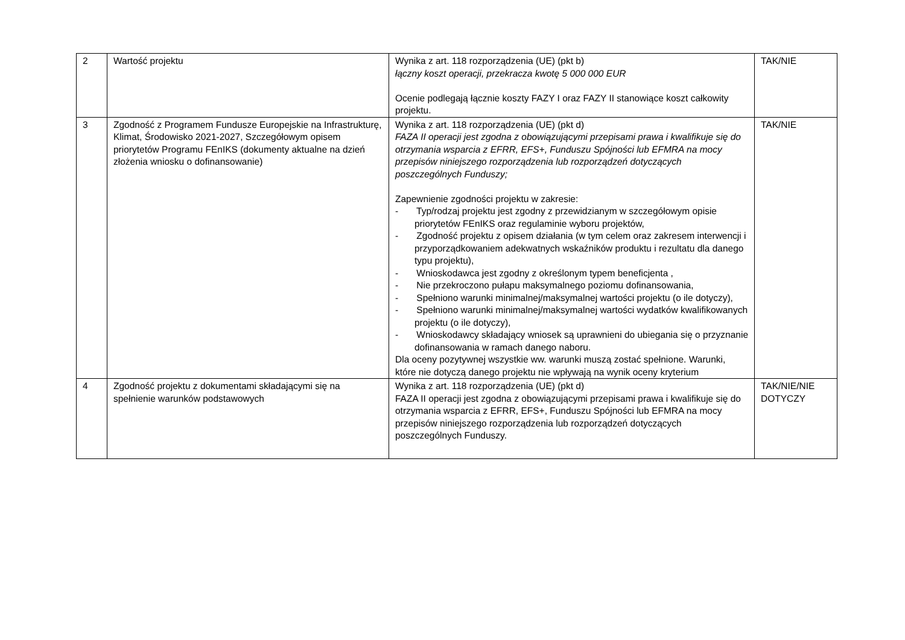| 2 | Wartość projektu | Wynika z art. 118 rozporządzenia (UE) (pkt b) łączny koszt operacji, przekracza kwotę 5 000 000 EUR Ocenie podlegają łącznie koszty FAZY I oraz FAZY II stanowiące koszt całkowity projektu. | TAK/NIE |
| 3 | Zgodność z Programem Fundusze Europejskie na Infrastrukturę, Klimat, Środowisko 2021-2027, Szczegółowym opisem priorytetów Programu FEnIKS (dokumenty aktualne na dzień złożenia wniosku o dofinansowanie) | Wynika z art. 118 rozporządzenia (UE) (pkt d) FAZA II operacji jest zgodna z obowiązującymi przepisami prawa i kwalifikuje się do otrzymania wsparcia z EFRR, EFS+, Funduszu Spójności lub EFMRA na mocy przepisów niniejszego rozporządzenia lub rozporządzeń dotyczących poszczególnych Funduszy; Zapewnienie zgodności projektu w zakresie: - Typ/rodzaj projektu jest zgodny z przewidzianym w szczegółowym opisie priorytetów FEnIKS oraz regulaminie wyboru projektów, - Zgodność projektu z opisem działania (w tym celem oraz zakresem interwencji i przyporządkowaniem adekwatnych wskaźników produktu i rezultatu dla danego typu projektu), - Wnioskodawca jest zgodny z określonym typem beneficjenta , - Nie przekroczono pułapu maksymalnego poziomu dofinansowania, - Spełniono warunki minimalnej/maksymalnej wartości projektu (o ile dotyczy), - Spełniono warunki minimalnej/maksymalnej wartości wydatków kwalifikowanych projektu (o ile dotyczy), - Wnioskodawcy składający wniosek są uprawnieni do ubiegania się o przyznanie dofinansowania w ramach danego naboru. Dla oceny pozytywnej wszystkie ww. warunki muszą zostać spełnione. Warunki, które nie dotyczą danego projektu nie wpływają na wynik oceny kryterium | TAK/NIE |
| 4 | Zgodność projektu z dokumentami składającymi się na spełnienie warunków podstawowych | Wynika z art. 118 rozporządzenia (UE) (pkt d) FAZA II operacji jest zgodna z obowiązującymi przepisami prawa i kwalifikuje się do otrzymania wsparcia z EFRR, EFS+, Funduszu Spójności lub EFMRA na mocy przepisów niniejszego rozporządzenia lub rozporządzeń dotyczących poszczególnych Funduszy. | TAK/NIE/NIE DOTYCZY |